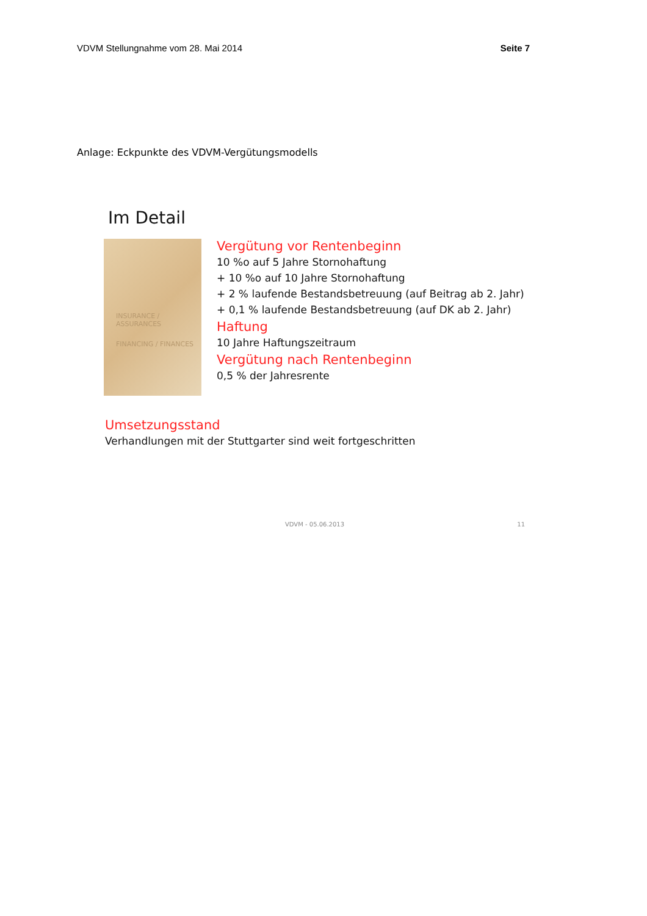VDVM Stellungnahme vom 28. Mai 2014 Seite 7
Anlage: Eckpunkte des VDVM-Vergütungsmodells
Im Detail
INSURANCE / ASSURANCES
FINANCING / FINANCES
Vergütung vor Rentenbeginn
10 %o auf 5 Jahre Stornohaftung
+ 10 %o auf 10 Jahre Stornohaftung
+ 2 % laufende Bestandsbetreuung (auf Beitrag ab 2. Jahr)
+ 0,1 % laufende Bestandsbetreuung (auf DK ab 2. Jahr)
Haftung
10 Jahre Haftungszeitraum
Vergütung nach Rentenbeginn
0,5 % der Jahresrente
Umsetzungsstand
Verhandlungen mit der Stuttgarter sind weit fortgeschritten
VDVM - 05.06.2013 11